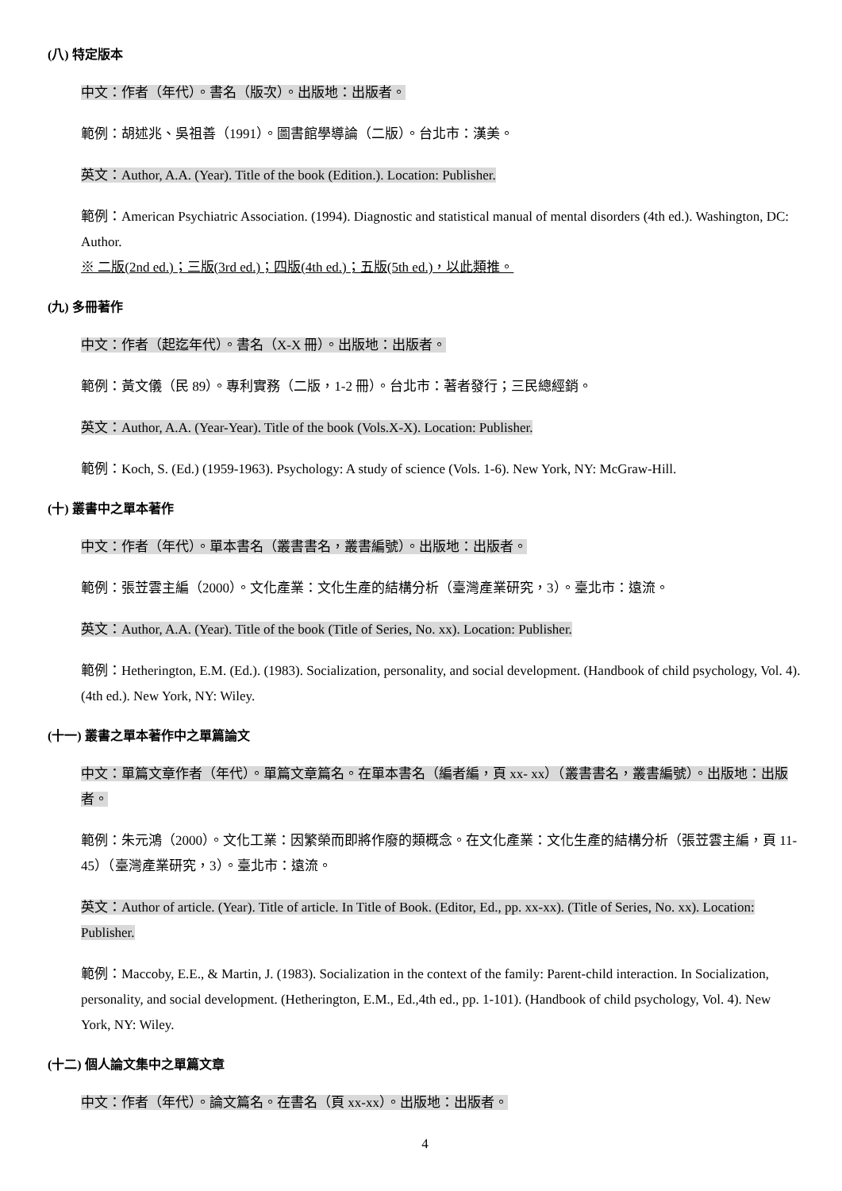(八) 特定版本
中文：作者（年代）。書名（版次）。出版地：出版者。
範例：胡述兆、吳祖善（1991）。圖書館學導論（二版）。台北市：漢美。
英文：Author, A.A. (Year). Title of the book (Edition.). Location: Publisher.
範例：American Psychiatric Association. (1994). Diagnostic and statistical manual of mental disorders (4th ed.). Washington, DC: Author.
※ 二版(2nd ed.)；三版(3rd ed.)；四版(4th ed.)；五版(5th ed.)，以此類推。
(九) 多冊著作
中文：作者（起迄年代）。書名（X-X 冊）。出版地：出版者。
範例：黃文儀（民 89）。專利實務（二版，1-2 冊）。台北市：著者發行；三民總經銷。
英文：Author, A.A. (Year-Year). Title of the book (Vols.X-X). Location: Publisher.
範例：Koch, S. (Ed.) (1959-1963). Psychology: A study of science (Vols. 1-6). New York, NY: McGraw-Hill.
(十) 叢書中之單本著作
中文：作者（年代）。單本書名（叢書書名，叢書編號）。出版地：出版者。
範例：張苙雲主編（2000）。文化產業：文化生產的結構分析（臺灣產業研究，3）。臺北市：遠流。
英文：Author, A.A. (Year). Title of the book (Title of Series, No. xx). Location: Publisher.
範例：Hetherington, E.M. (Ed.). (1983). Socialization, personality, and social development. (Handbook of child psychology, Vol. 4). (4th ed.). New York, NY: Wiley.
(十一) 叢書之單本著作中之單篇論文
中文：單篇文章作者（年代）。單篇文章篇名。在單本書名（編者編，頁 xx- xx）（叢書書名，叢書編號）。出版地：出版者。
範例：朱元鴻（2000）。文化工業：因繁榮而即將作廢的類概念。在文化產業：文化生產的結構分析（張苙雲主編，頁 11-45）（臺灣產業研究，3）。臺北市：遠流。
英文：Author of article. (Year). Title of article. In Title of Book. (Editor, Ed., pp. xx-xx). (Title of Series, No. xx). Location: Publisher.
範例：Maccoby, E.E., & Martin, J. (1983). Socialization in the context of the family: Parent-child interaction. In Socialization, personality, and social development. (Hetherington, E.M., Ed.,4th ed., pp. 1-101). (Handbook of child psychology, Vol. 4). New York, NY: Wiley.
(十二) 個人論文集中之單篇文章
中文：作者（年代）。論文篇名。在書名（頁 xx-xx）。出版地：出版者。
4